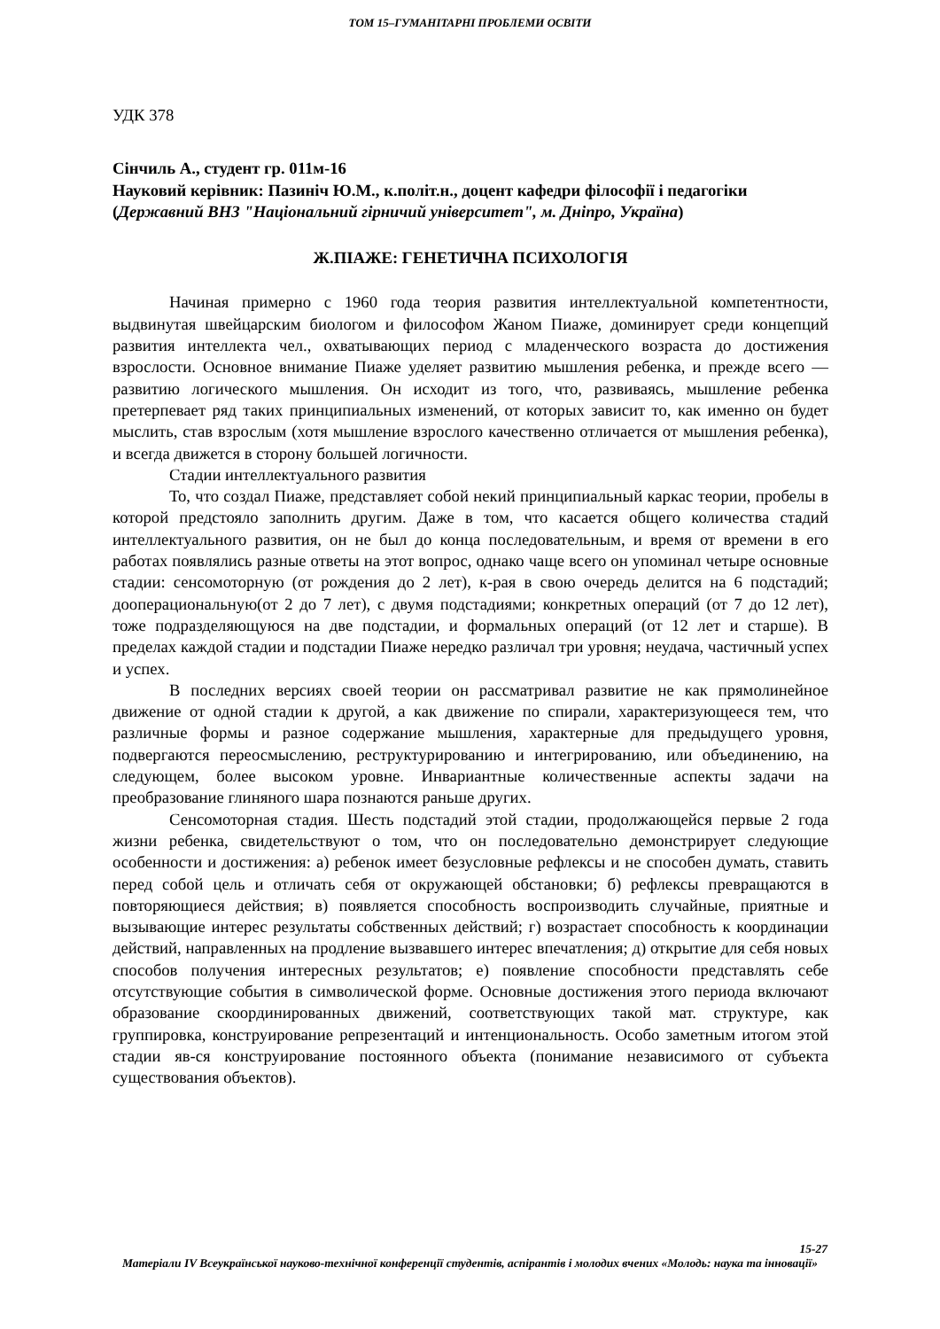ТОМ 15–ГУМАНІТАРНІ ПРОБЛЕМИ ОСВІТИ
УДК 378
Сінчиль А., студент гр. 011м-16
Науковий керівник: Пазиніч Ю.М., к.політ.н., доцент кафедри філософії і педагогіки
(Державний ВНЗ "Національний гірничий університет", м. Дніпро, Україна)
Ж.ПІАЖЕ: ГЕНЕТИЧНА ПСИХОЛОГІЯ
Начиная примерно с 1960 года теория развития интеллектуальной компетентности, выдвинутая швейцарским биологом и философом Жаном Пиаже, доминирует среди концепций развития интеллекта чел., охватывающих период с младенческого возраста до достижения взрослости. Основное внимание Пиаже уделяет развитию мышления ребенка, и прежде всего — развитию логического мышления. Он исходит из того, что, развиваясь, мышление ребенка претерпевает ряд таких принципиальных изменений, от которых зависит то, как именно он будет мыслить, став взрослым (хотя мышление взрослого качественно отличается от мышления ребенка), и всегда движется в сторону большей логичности.
Стадии интеллектуального развития
То, что создал Пиаже, представляет собой некий принципиальный каркас теории, пробелы в которой предстояло заполнить другим. Даже в том, что касается общего количества стадий интеллектуального развития, он не был до конца последовательным, и время от времени в его работах появлялись разные ответы на этот вопрос, однако чаще всего он упоминал четыре основные стадии: сенсомоторную (от рождения до 2 лет), к-рая в свою очередь делится на 6 подстадий; дооперациональную(от 2 до 7 лет), с двумя подстадиями; конкретных операций (от 7 до 12 лет), тоже подразделяющуюся на две подстадии, и формальных операций (от 12 лет и старше). В пределах каждой стадии и подстадии Пиаже нередко различал три уровня; неудача, частичный успех и успех.
В последних версиях своей теории он рассматривал развитие не как прямолинейное движение от одной стадии к другой, а как движение по спирали, характеризующееся тем, что различные формы и разное содержание мышления, характерные для предыдущего уровня, подвергаются переосмыслению, реструктурированию и интегрированию, или объединению, на следующем, более высоком уровне. Инвариантные количественные аспекты задачи на преобразование глиняного шара познаются раньше других.
Сенсомоторная стадия. Шесть подстадий этой стадии, продолжающейся первые 2 года жизни ребенка, свидетельствуют о том, что он последовательно демонстрирует следующие особенности и достижения: а) ребенок имеет безусловные рефлексы и не способен думать, ставить перед собой цель и отличать себя от окружающей обстановки; б) рефлексы превращаются в повторяющиеся действия; в) появляется способность воспроизводить случайные, приятные и вызывающие интерес результаты собственных действий; г) возрастает способность к координации действий, направленных на продление вызвавшего интерес впечатления; д) открытие для себя новых способов получения интересных результатов; е) появление способности представлять себе отсутствующие события в символической форме. Основные достижения этого периода включают образование скоординированных движений, соответствующих такой мат. структуре, как группировка, конструирование репрезентаций и интенциональность. Особо заметным итогом этой стадии яв-ся конструирование постоянного объекта (понимание независимого от субъекта существования объектов).
15-27
Матеріали IV Всеукраїнської науково-технічної конференції студентів, аспірантів і молодих вчених «Молодь: наука та інновації»